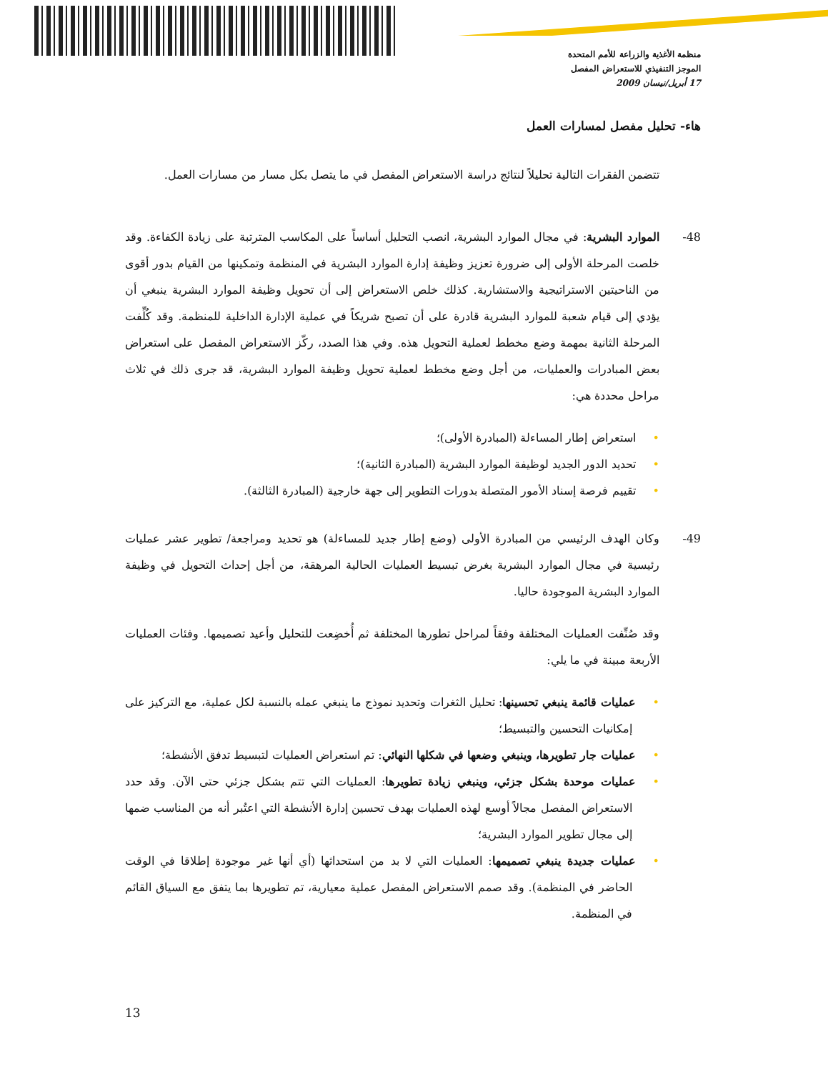منظمة الأغذية والزراعة للأمم المتحدة
الموجز التنفيذي للاستعراض المفصل
17 أبريل/نيسان 2009
هاء- تحليل مفصل لمسارات العمل
تتضمن الفقرات التالية تحليلاً لنتائج دراسة الاستعراض المفصل في ما يتصل بكل مسار من مسارات العمل.
48-الموارد البشرية: في مجال الموارد البشرية، انصب التحليل أساساً على المكاسب المترتبة على زيادة الكفاءة. وقد خلصت المرحلة الأولى إلى ضرورة تعزيز وظيفة إدارة الموارد البشرية في المنظمة وتمكينها من القيام بدور أقوى من الناحيتين الاستراتيجية والاستشارية. كذلك خلص الاستعراض إلى أن تحويل وظيفة الموارد البشرية ينبغي أن يؤدي إلى قيام شعبة للموارد البشرية قادرة على أن تصبح شريكاً في عملية الإدارة الداخلية للمنظمة. وقد كُلِّفت المرحلة الثانية بمهمة وضع مخطط لعملية التحويل هذه. وفي هذا الصدد، ركّز الاستعراض المفصل على استعراض بعض المبادرات والعمليات، من أجل وضع مخطط لعملية تحويل وظيفة الموارد البشرية، قد جرى ذلك في ثلاث مراحل محددة هي:
•استعراض إطار المساءلة (المبادرة الأولى)؛
•تحديد الدور الجديد لوظيفة الموارد البشرية (المبادرة الثانية)؛
•تقييم فرصة إسناد الأمور المتصلة بدورات التطوير إلى جهة خارجية (المبادرة الثالثة).
49-وكان الهدف الرئيسي من المبادرة الأولى (وضع إطار جديد للمساءلة) هو تحديد ومراجعة/ تطوير عشر عمليات رئيسية في مجال الموارد البشرية بغرض تبسيط العمليات الحالية المرهقة، من أجل إحداث التحويل في وظيفة الموارد البشرية الموجودة حاليا.
وقد صُنِّفت العمليات المختلفة وفقاً لمراحل تطورها المختلفة ثم أُخضِعت للتحليل وأعيد تصميمها. وفئات العمليات الأربعة مبينة في ما يلي:
•عمليات قائمة ينبغي تحسينها: تحليل الثغرات وتحديد نموذج ما ينبغي عمله بالنسبة لكل عملية، مع التركيز على إمكانيات التحسين والتبسيط؛
•عمليات جار تطويرها، وينبغي وضعها في شكلها النهائي: تم استعراض العمليات لتبسيط تدفق الأنشطة؛
•عمليات موحدة بشكل جزئي، وينبغي زيادة تطويرها: العمليات التي تتم بشكل جزئي حتى الآن. وقد حدد الاستعراض المفصل مجالاً أوسع لهذه العمليات بهدف تحسين إدارة الأنشطة التي اعتُبر أنه من المناسب ضمها إلى مجال تطوير الموارد البشرية؛
•عمليات جديدة ينبغي تصميمها: العمليات التي لا بد من استحداثها (أي أنها غير موجودة إطلاقا في الوقت الحاضر في المنظمة). وقد صمم الاستعراض المفصل عملية معيارية، تم تطويرها بما يتفق مع السياق القائم في المنظمة.
13